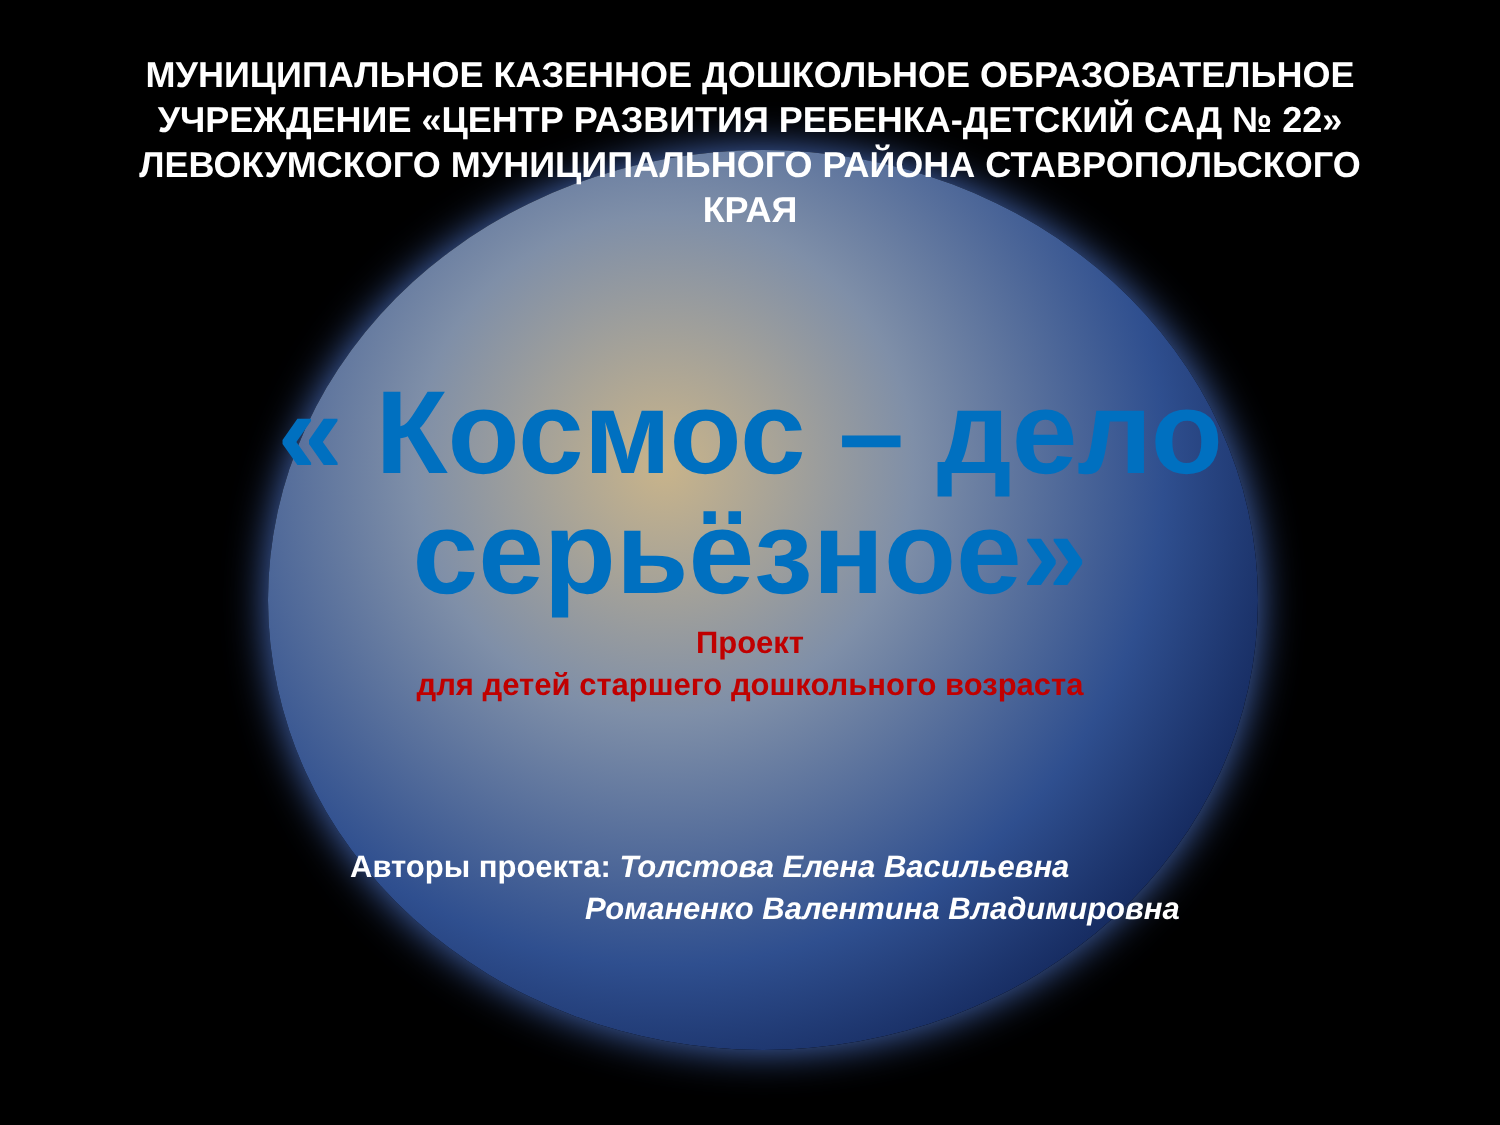МУНИЦИПАЛЬНОЕ КАЗЕННОЕ ДОШКОЛЬНОЕ ОБРАЗОВАТЕЛЬНОЕ
УЧРЕЖДЕНИЕ «ЦЕНТР РАЗВИТИЯ РЕБЕНКА-ДЕТСКИЙ САД № 22»
ЛЕВОКУМСКОГО МУНИЦИПАЛЬНОГО РАЙОНА СТАВРОПОЛЬСКОГО
КРАЯ
« Космос – дело
серьёзное»
Проект
для детей старшего дошкольного возраста
Авторы проекта: Толстова Елена Васильевна
Романенко Валентина Владимировна